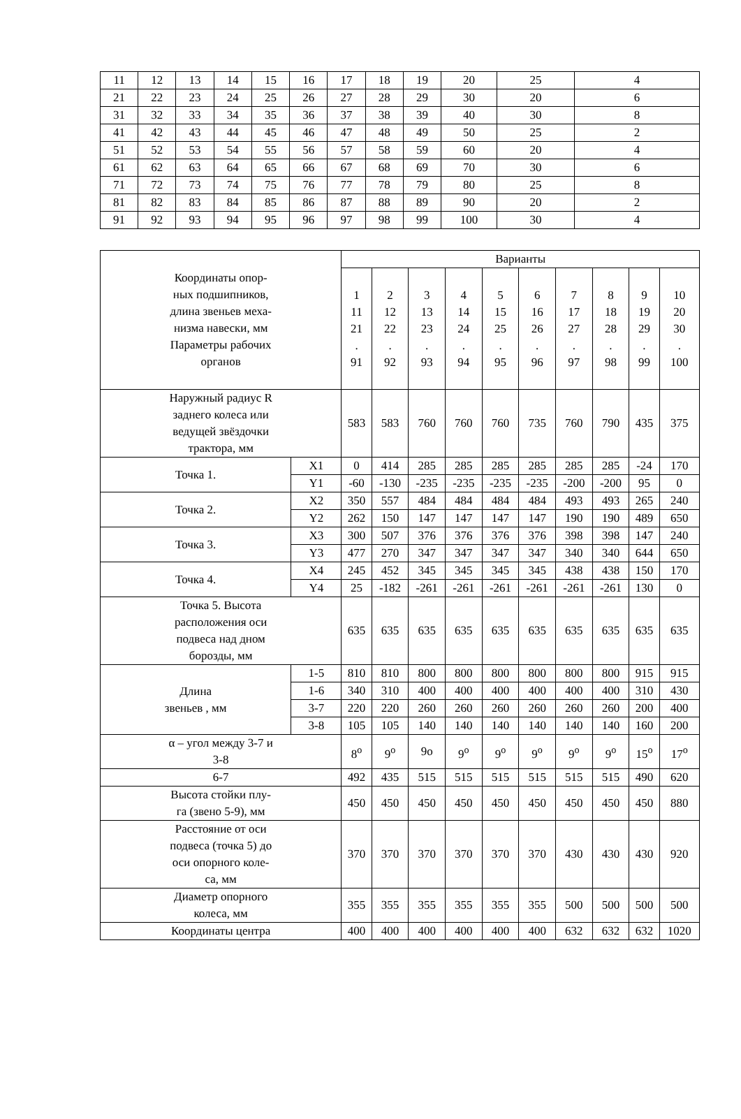| 11 | 12 | 13 | 14 | 15 | 16 | 17 | 18 | 19 | 20 | 25 | 4 |
| 21 | 22 | 23 | 24 | 25 | 26 | 27 | 28 | 29 | 30 | 20 | 6 |
| 31 | 32 | 33 | 34 | 35 | 36 | 37 | 38 | 39 | 40 | 30 | 8 |
| 41 | 42 | 43 | 44 | 45 | 46 | 47 | 48 | 49 | 50 | 25 | 2 |
| 51 | 52 | 53 | 54 | 55 | 56 | 57 | 58 | 59 | 60 | 20 | 4 |
| 61 | 62 | 63 | 64 | 65 | 66 | 67 | 68 | 69 | 70 | 30 | 6 |
| 71 | 72 | 73 | 74 | 75 | 76 | 77 | 78 | 79 | 80 | 25 | 8 |
| 81 | 82 | 83 | 84 | 85 | 86 | 87 | 88 | 89 | 90 | 20 | 2 |
| 91 | 92 | 93 | 94 | 95 | 96 | 97 | 98 | 99 | 100 | 30 | 4 |
| Координаты опор- ных подшипников, длина звеньев меха- низма навески, мм Параметры рабочих органов | | Варианты | | | | | | | | | |
| --- | --- | --- | --- | --- | --- | --- | --- | --- | --- | --- | --- |
| | | 1 11 21 . 91 | 2 12 22 . 92 | 3 13 23 . 93 | 4 14 24 . 94 | 5 15 25 . 95 | 6 16 26 . 96 | 7 17 27 . 97 | 8 18 28 . 98 | 9 19 29 . 99 | 10 20 30 . 100 |
| Наружный радиус R заднего колеса или ведущей звёздочки трактора, мм | | 583 | 583 | 760 | 760 | 760 | 735 | 760 | 790 | 435 | 375 |
| Точка 1. | X1 | 0 | 414 | 285 | 285 | 285 | 285 | 285 | 285 | -24 | 170 |
| | Y1 | -60 | -130 | -235 | -235 | -235 | -235 | -200 | -200 | 95 | 0 |
| Точка 2. | X2 | 350 | 557 | 484 | 484 | 484 | 484 | 493 | 493 | 265 | 240 |
| | Y2 | 262 | 150 | 147 | 147 | 147 | 147 | 190 | 190 | 489 | 650 |
| Точка 3. | X3 | 300 | 507 | 376 | 376 | 376 | 376 | 398 | 398 | 147 | 240 |
| | Y3 | 477 | 270 | 347 | 347 | 347 | 347 | 340 | 340 | 644 | 650 |
| Точка 4. | X4 | 245 | 452 | 345 | 345 | 345 | 345 | 438 | 438 | 150 | 170 |
| | Y4 | 25 | -182 | -261 | -261 | -261 | -261 | -261 | -261 | 130 | 0 |
| Точка 5. Высота расположения оси подвеса над дном борозды, мм | | 635 | 635 | 635 | 635 | 635 | 635 | 635 | 635 | 635 | 635 |
| Длина звеньев , мм | 1-5 | 810 | 810 | 800 | 800 | 800 | 800 | 800 | 800 | 915 | 915 |
| | 1-6 | 340 | 310 | 400 | 400 | 400 | 400 | 400 | 400 | 310 | 430 |
| | 3-7 | 220 | 220 | 260 | 260 | 260 | 260 | 260 | 260 | 200 | 400 |
| | 3-8 | 105 | 105 | 140 | 140 | 140 | 140 | 140 | 140 | 160 | 200 |
| α – угол между 3-7 и 3-8 | | 8<sup>о</sup> | 9<sup>о</sup> | 9о | 9<sup>о</sup> | 9<sup>о</sup> | 9<sup>о</sup> | 9<sup>о</sup> | 9<sup>о</sup> | 15<sup>о</sup> | 17<sup>о</sup> |
| 6-7 | | 492 | 435 | 515 | 515 | 515 | 515 | 515 | 515 | 490 | 620 |
| Высота стойки плу- га (звено 5-9), мм | | 450 | 450 | 450 | 450 | 450 | 450 | 450 | 450 | 450 | 880 |
| Расстояние от оси подвеса (точка 5) до оси опорного коле- са, мм | | 370 | 370 | 370 | 370 | 370 | 370 | 430 | 430 | 430 | 920 |
| Диаметр опорного колеса, мм | | 355 | 355 | 355 | 355 | 355 | 355 | 500 | 500 | 500 | 500 |
| Координаты центра | | 400 | 400 | 400 | 400 | 400 | 400 | 632 | 632 | 632 | 1020 |